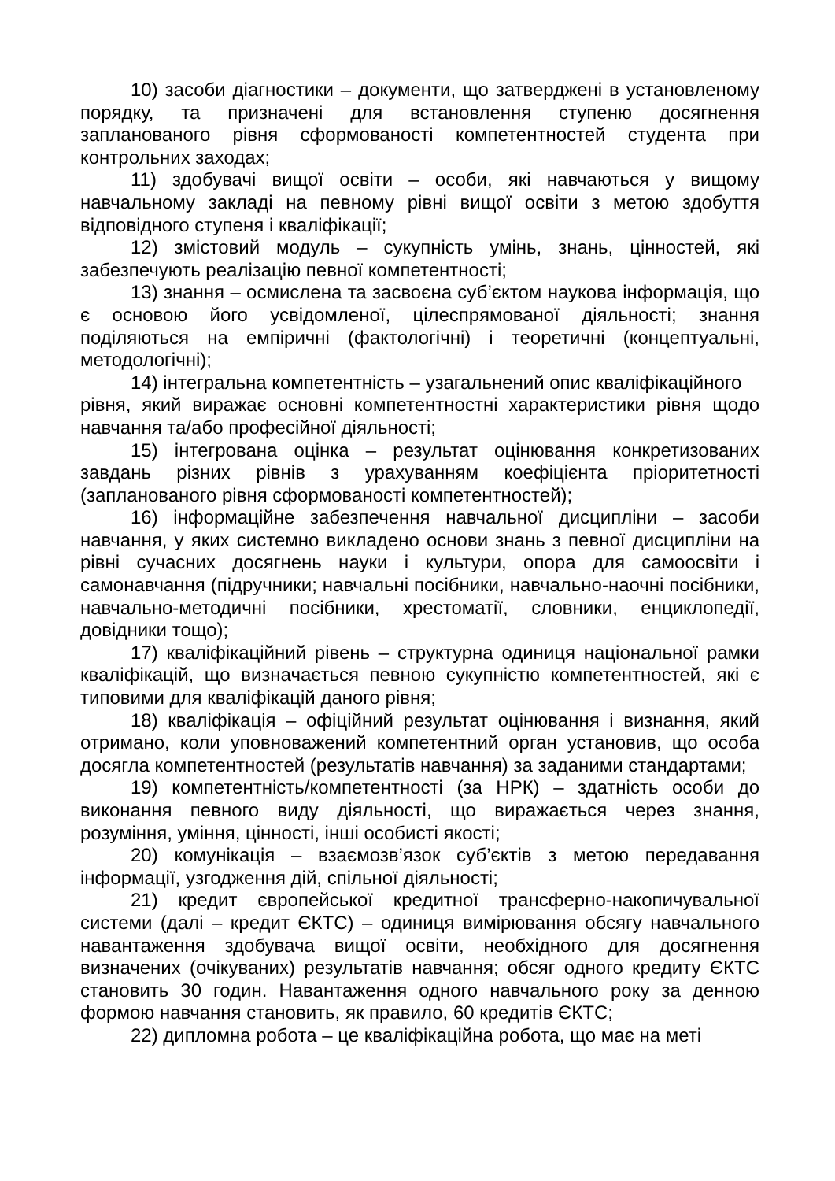10) засоби діагностики – документи, що затверджені в установленому порядку, та призначені для встановлення ступеню досягнення запланованого рівня сформованості компетентностей студента при контрольних заходах;
11) здобувачі вищої освіти – особи, які навчаються у вищому навчальному закладі на певному рівні вищої освіти з метою здобуття відповідного ступеня і кваліфікації;
12) змістовий модуль – сукупність умінь, знань, цінностей, які забезпечують реалізацію певної компетентності;
13) знання – осмислена та засвоєна суб’єктом наукова інформація, що є основою його усвідомленої, цілеспрямованої діяльності; знання поділяються на емпіричні (фактологічні) і теоретичні (концептуальні, методологічні);
14) інтегральна компетентність – узагальнений опис кваліфікаційного
рівня, який виражає основні компетентностні характеристики рівня щодо навчання та/або професійної діяльності;
15) інтегрована оцінка – результат оцінювання конкретизованих завдань різних рівнів з урахуванням коефіцієнта пріоритетності (запланованого рівня сформованості компетентностей);
16) інформаційне забезпечення навчальної дисципліни – засоби навчання, у яких системно викладено основи знань з певної дисципліни на рівні сучасних досягнень науки і культури, опора для самоосвіти і самонавчання (підручники; навчальні посібники, навчально-наочні посібники, навчально-методичні посібники, хрестоматії, словники, енциклопедії, довідники тощо);
17) кваліфікаційний рівень – структурна одиниця національної рамки кваліфікацій, що визначається певною сукупністю компетентностей, які є типовими для кваліфікацій даного рівня;
18) кваліфікація – офіційний результат оцінювання і визнання, який отримано, коли уповноважений компетентний орган установив, що особа досягла компетентностей (результатів навчання) за заданими стандартами;
19) компетентність/компетентності (за НРК) – здатність особи до виконання певного виду діяльності, що виражається через знання, розуміння, уміння, цінності, інші особисті якості;
20) комунікація – взаємозв’язок суб’єктів з метою передавання інформації, узгодження дій, спільної діяльності;
21) кредит європейської кредитної трансферно-накопичувальної системи (далі – кредит ЄКТС) – одиниця вимірювання обсягу навчального навантаження здобувача вищої освіти, необхідного для досягнення визначених (очікуваних) результатів навчання; обсяг одного кредиту ЄКТС становить 30 годин. Навантаження одного навчального року за денною формою навчання становить, як правило, 60 кредитів ЄКТС;
22) дипломна робота – це кваліфікаційна робота, що має на меті